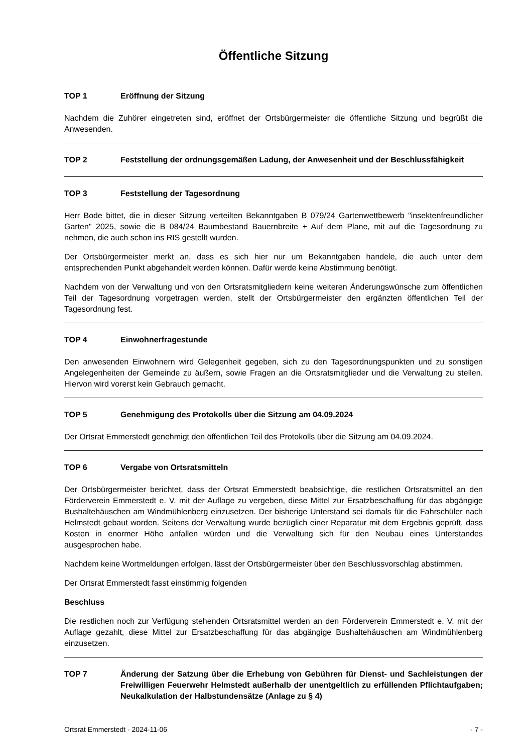Öffentliche Sitzung
TOP 1 Eröffnung der Sitzung
Nachdem die Zuhörer eingetreten sind, eröffnet der Ortsbürgermeister die öffentliche Sitzung und begrüßt die Anwesenden.
TOP 2 Feststellung der ordnungsgemäßen Ladung, der Anwesenheit und der Beschlussfähigkeit
TOP 3 Feststellung der Tagesordnung
Herr Bode bittet, die in dieser Sitzung verteilten Bekanntgaben B 079/24 Gartenwettbewerb "insektenfreundlicher Garten" 2025, sowie die B 084/24 Baumbestand Bauernbreite + Auf dem Plane, mit auf die Tagesordnung zu nehmen, die auch schon ins RIS gestellt wurden.
Der Ortsbürgermeister merkt an, dass es sich hier nur um Bekanntgaben handele, die auch unter dem entsprechenden Punkt abgehandelt werden können. Dafür werde keine Abstimmung benötigt.
Nachdem von der Verwaltung und von den Ortsratsmitgliedern keine weiteren Änderungswünsche zum öffentlichen Teil der Tagesordnung vorgetragen werden, stellt der Ortsbürgermeister den ergänzten öffentlichen Teil der Tagesordnung fest.
TOP 4 Einwohnerfragestunde
Den anwesenden Einwohnern wird Gelegenheit gegeben, sich zu den Tagesordnungspunkten und zu sonstigen Angelegenheiten der Gemeinde zu äußern, sowie Fragen an die Ortsratsmitglieder und die Verwaltung zu stellen. Hiervon wird vorerst kein Gebrauch gemacht.
TOP 5 Genehmigung des Protokolls über die Sitzung am 04.09.2024
Der Ortsrat Emmerstedt genehmigt den öffentlichen Teil des Protokolls über die Sitzung am 04.09.2024.
TOP 6 Vergabe von Ortsratsmitteln
Der Ortsbürgermeister berichtet, dass der Ortsrat Emmerstedt beabsichtige, die restlichen Ortsratsmittel an den Förderverein Emmerstedt e. V. mit der Auflage zu vergeben, diese Mittel zur Ersatzbeschaffung für das abgängige Bushaltehäuschen am Windmühlenberg einzusetzen. Der bisherige Unterstand sei damals für die Fahrschüler nach Helmstedt gebaut worden. Seitens der Verwaltung wurde bezüglich einer Reparatur mit dem Ergebnis geprüft, dass Kosten in enormer Höhe anfallen würden und die Verwaltung sich für den Neubau eines Unterstandes ausgesprochen habe.
Nachdem keine Wortmeldungen erfolgen, lässt der Ortsbürgermeister über den Beschlussvorschlag abstimmen.
Der Ortsrat Emmerstedt fasst einstimmig folgenden
Beschluss
Die restlichen noch zur Verfügung stehenden Ortsratsmittel werden an den Förderverein Emmerstedt e. V. mit der Auflage gezahlt, diese Mittel zur Ersatzbeschaffung für das abgängige Bushaltehäuschen am Windmühlenberg einzusetzen.
TOP 7 Änderung der Satzung über die Erhebung von Gebühren für Dienst- und Sachleistungen der Freiwilligen Feuerwehr Helmstedt außerhalb der unentgeltlich zu erfüllenden Pflichtaufgaben; Neukalkulation der Halbstundensätze (Anlage zu § 4)
Ortsrat Emmerstedt - 2024-11-06 - 7 -